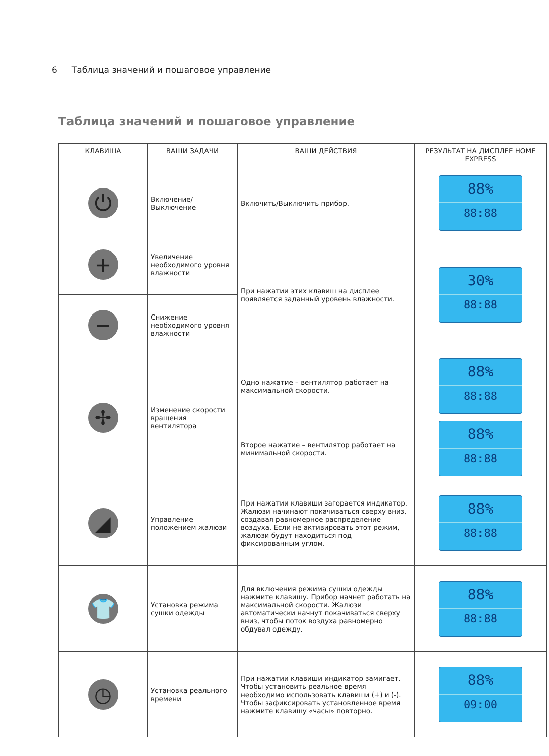6 Таблица значений и пошаговое управление
Таблица значений и пошаговое управление
| КЛАВИША | ВАШИ ЗАДАЧИ | ВАШИ ДЕЙСТВИЯ | РЕЗУЛЬТАТ НА ДИСПЛЕЕ HOME EXPRESS |
| --- | --- | --- | --- |
| ⏻ | Включение/ Выключение | Включить/Выключить прибор. | 88% 88:88 |
| + | Увеличение необходимого уровня влажности | При нажатии этих клавиш на дисплее появляется заданный уровень влажности. | 30% 88:88 |
| − | Снижение необходимого уровня влажности | | |
| ✢ | Изменение скорости вращения вентилятора | Одно нажатие – вентилятор работает на максимальной скорости. | 88% 88:88 |
| | | Второе нажатие – вентилятор работает на минимальной скорости. | 88% 88:88 |
| ◢ | Управление положением жалюзи | При нажатии клавиши загорается индикатор. Жалюзи начинают покачиваться сверху вниз, создавая равномерное распределение воздуха. Если не активировать этот режим, жалюзи будут находиться под фиксированным углом. | 88% 88:88 |
| 👕 | Установка режима сушки одежды | Для включения режима сушки одежды нажмите клавишу. Прибор начнет работать на максимальной скорости. Жалюзи автоматически начнут покачиваться сверху вниз, чтобы поток воздуха равномерно обдувал одежду. | 88% 88:88 |
| ◷ | Установка реального времени | При нажатии клавиши индикатор замигает. Чтобы установить реальное время необходимо использовать клавиши (+) и (-). Чтобы зафиксировать установленное время нажмите клавишу «часы» повторно. | 88% 09:00 |